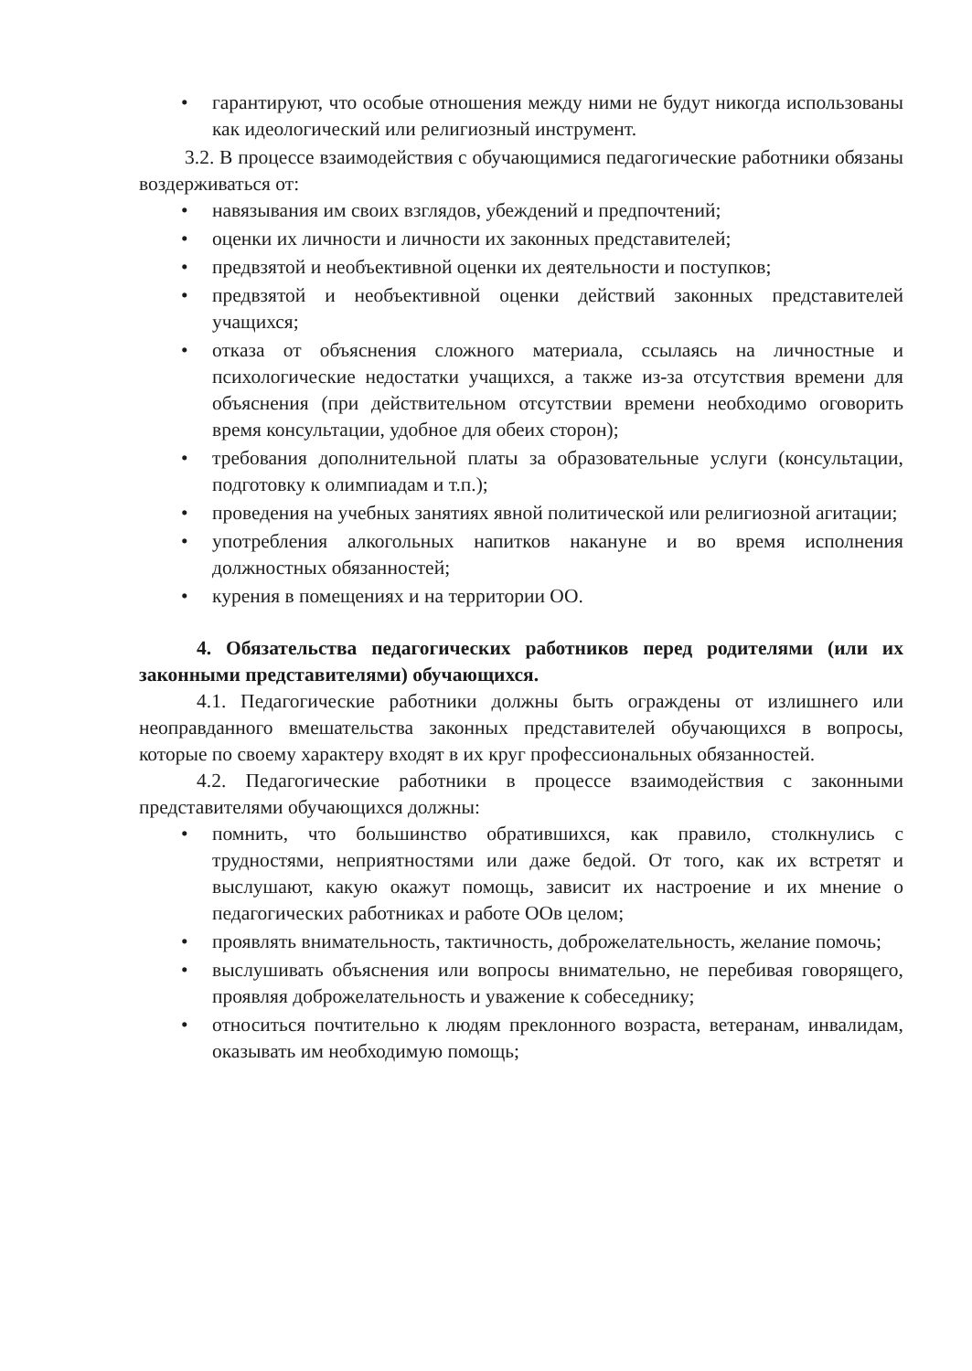• гарантируют, что особые отношения между ними не будут никогда использованы как идеологический или религиозный инструмент.
3.2. В процессе взаимодействия с обучающимися педагогические работники обязаны воздерживаться от:
• навязывания им своих взглядов, убеждений и предпочтений;
• оценки их личности и личности их законных представителей;
• предвзятой и необъективной оценки их деятельности и поступков;
• предвзятой и необъективной оценки действий законных представителей учащихся;
• отказа от объяснения сложного материала, ссылаясь на личностные и психологические недостатки учащихся, а также из-за отсутствия времени для объяснения (при действительном отсутствии времени необходимо оговорить время консультации, удобное для обеих сторон);
• требования дополнительной платы за образовательные услуги (консультации, подготовку к олимпиадам и т.п.);
• проведения на учебных занятиях явной политической или религиозной агитации;
• употребления алкогольных напитков накануне и во время исполнения должностных обязанностей;
• курения в помещениях и на территории ОО.
4. Обязательства педагогических работников перед родителями (или их законными представителями) обучающихся.
4.1. Педагогические работники должны быть ограждены от излишнего или неоправданного вмешательства законных представителей обучающихся в вопросы, которые по своему характеру входят в их круг профессиональных обязанностей.
4.2. Педагогические работники в процессе взаимодействия с законными представителями обучающихся должны:
• помнить, что большинство обратившихся, как правило, столкнулись с трудностями, неприятностями или даже бедой. От того, как их встретят и выслушают, какую окажут помощь, зависит их настроение и их мнение о педагогических работниках и работе ООв целом;
• проявлять внимательность, тактичность, доброжелательность, желание помочь;
• выслушивать объяснения или вопросы внимательно, не перебивая говорящего, проявляя доброжелательность и уважение к собеседнику;
• относиться почтительно к людям преклонного возраста, ветеранам, инвалидам, оказывать им необходимую помощь;